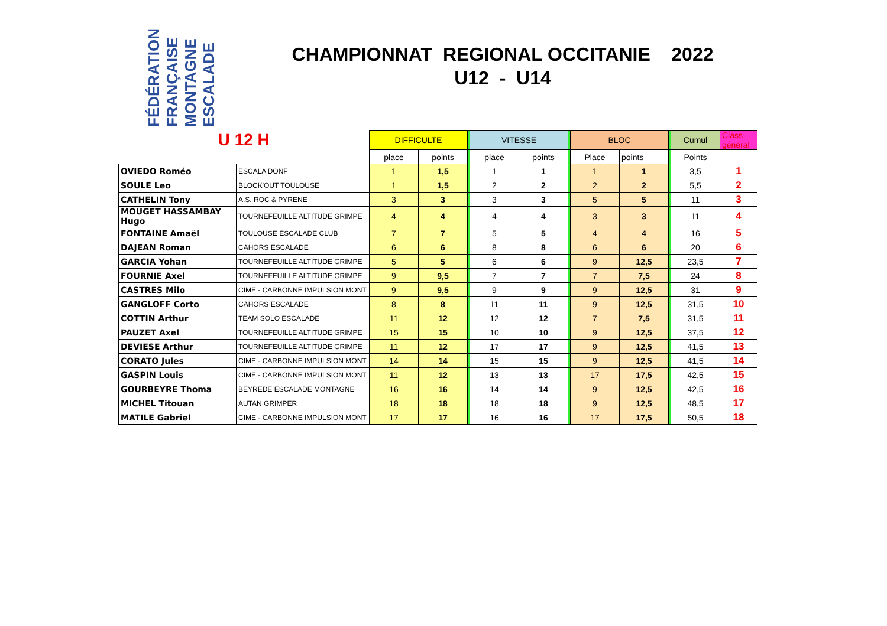FÉDÉRATION FRANÇAISE MONTAGNE ESCALADE
CHAMPIONNAT REGIONAL OCCITANIE 2022
U12 - U14
| U 12 H | | DIFFICULTE | | | VITESSE | | | BLOC | | | Cumul | Class général |
| | | place | points | | place | points | | Place | points | | Points | |
| OVIEDO Roméo | ESCALA'DONF | 1 | 1,5 | | 1 | 1 | | 1 | 1 | | 3,5 | 1 |
| SOULE Leo | BLOCK'OUT TOULOUSE | 1 | 1,5 | | 2 | 2 | | 2 | 2 | | 5,5 | 2 |
| CATHELIN Tony | A.S. ROC & PYRENE | 3 | 3 | | 3 | 3 | | 5 | 5 | | 11 | 3 |
| MOUGET HASSAMBAY Hugo | TOURNEFEUILLE ALTITUDE GRIMPE | 4 | 4 | | 4 | 4 | | 3 | 3 | | 11 | 4 |
| FONTAINE Amaël | TOULOUSE ESCALADE CLUB | 7 | 7 | | 5 | 5 | | 4 | 4 | | 16 | 5 |
| DAJEAN Roman | CAHORS ESCALADE | 6 | 6 | | 8 | 8 | | 6 | 6 | | 20 | 6 |
| GARCIA Yohan | TOURNEFEUILLE ALTITUDE GRIMPE | 5 | 5 | | 6 | 6 | | 9 | 12,5 | | 23,5 | 7 |
| FOURNIE Axel | TOURNEFEUILLE ALTITUDE GRIMPE | 9 | 9,5 | | 7 | 7 | | 7 | 7,5 | | 24 | 8 |
| CASTRES Milo | CIME - CARBONNE IMPULSION MONT | 9 | 9,5 | | 9 | 9 | | 9 | 12,5 | | 31 | 9 |
| GANGLOFF Corto | CAHORS ESCALADE | 8 | 8 | | 11 | 11 | | 9 | 12,5 | | 31,5 | 10 |
| COTTIN Arthur | TEAM SOLO ESCALADE | 11 | 12 | | 12 | 12 | | 7 | 7,5 | | 31,5 | 11 |
| PAUZET Axel | TOURNEFEUILLE ALTITUDE GRIMPE | 15 | 15 | | 10 | 10 | | 9 | 12,5 | | 37,5 | 12 |
| DEVIESE Arthur | TOURNEFEUILLE ALTITUDE GRIMPE | 11 | 12 | | 17 | 17 | | 9 | 12,5 | | 41,5 | 13 |
| CORATO Jules | CIME - CARBONNE IMPULSION MONT | 14 | 14 | | 15 | 15 | | 9 | 12,5 | | 41,5 | 14 |
| GASPIN Louis | CIME - CARBONNE IMPULSION MONT | 11 | 12 | | 13 | 13 | | 17 | 17,5 | | 42,5 | 15 |
| GOURBEYRE Thoma | BEYREDE ESCALADE MONTAGNE | 16 | 16 | | 14 | 14 | | 9 | 12,5 | | 42,5 | 16 |
| MICHEL Titouan | AUTAN GRIMPER | 18 | 18 | | 18 | 18 | | 9 | 12,5 | | 48,5 | 17 |
| MATILE Gabriel | CIME - CARBONNE IMPULSION MONT | 17 | 17 | | 16 | 16 | | 17 | 17,5 | | 50,5 | 18 |